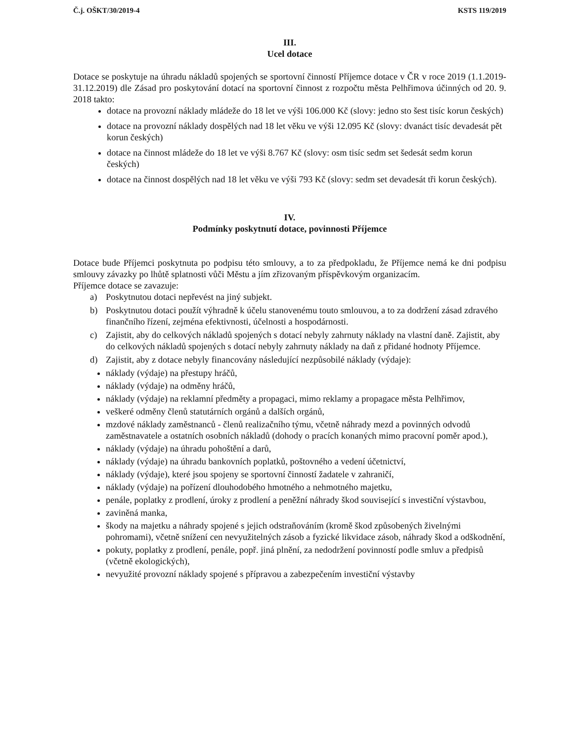Č.j. OŠKT/30/2019-4 KSTS 119/2019
III.
Ucel dotace
Dotace se poskytuje na úhradu nákladů spojených se sportovní činností Příjemce dotace v ČR v roce 2019 (1.1.2019-31.12.2019) dle Zásad pro poskytování dotací na sportovní činnost z rozpočtu města Pelhřimova účinných od 20. 9. 2018 takto:
dotace na provozní náklady mládeže do 18 let ve výši 106.000 Kč (slovy: jedno sto šest tisíc korun českých)
dotace na provozní náklady dospělých nad 18 let věku ve výši 12.095 Kč (slovy: dvanáct tisíc devadesát pět korun českých)
dotace na činnost mládeže do 18 let ve výši 8.767 Kč (slovy: osm tisíc sedm set šedesát sedm korun českých)
dotace na činnost dospělých nad 18 let věku ve výši 793 Kč (slovy: sedm set devadesát tři korun českých).
IV.
Podmínky poskytnutí dotace, povinnosti Příjemce
Dotace bude Příjemci poskytnuta po podpisu této smlouvy, a to za předpokladu, že Příjemce nemá ke dni podpisu smlouvy závazky po lhůtě splatnosti vůči Městu a jím zřizovaným příspěvkovým organizacím.
Příjemce dotace se zavazuje:
a) Poskytnutou dotaci nepřevést na jiný subjekt.
b) Poskytnutou dotaci použít výhradně k účelu stanovenému touto smlouvou, a to za dodržení zásad zdravého finančního řízení, zejména efektivnosti, účelnosti a hospodárnosti.
c) Zajistit, aby do celkových nákladů spojených s dotací nebyly zahrnuty náklady na vlastní daně. Zajistit, aby do celkových nákladů spojených s dotací nebyly zahrnuty náklady na daň z přidané hodnoty Příjemce.
d) Zajistit, aby z dotace nebyly financovány následující nezpůsobilé náklady (výdaje):
náklady (výdaje) na přestupy hráčů,
náklady (výdaje) na odměny hráčů,
náklady (výdaje) na reklamní předměty a propagaci, mimo reklamy a propagace města Pelhřimov,
veškeré odměny členů statutárních orgánů a dalších orgánů,
mzdové náklady zaměstnanců - členů realizačního týmu, včetně náhrady mezd a povinných odvodů zaměstnavatele a ostatních osobních nákladů (dohody o pracích konaných mimo pracovní poměr apod.),
náklady (výdaje) na úhradu pohoštění a darů,
náklady (výdaje) na úhradu bankovních poplatků, poštovného a vedení účetnictví,
náklady (výdaje), které jsou spojeny se sportovní činností žadatele v zahraničí,
náklady (výdaje) na pořízení dlouhodobého hmotného a nehmotného majetku,
penále, poplatky z prodlení, úroky z prodlení a peněžní náhrady škod související s investiční výstavbou,
zaviněná manka,
škody na majetku a náhrady spojené s jejich odstraňováním (kromě škod způsobených živelnými pohromami), včetně snížení cen nevyužitelných zásob a fyzické likvidace zásob, náhrady škod a odškodnění,
pokuty, poplatky z prodlení, penále, popř. jiná plnění, za nedodržení povinností podle smluv a předpisů (včetně ekologických),
nevyužité provozní náklady spojené s přípravou a zabezpečením investiční výstavby